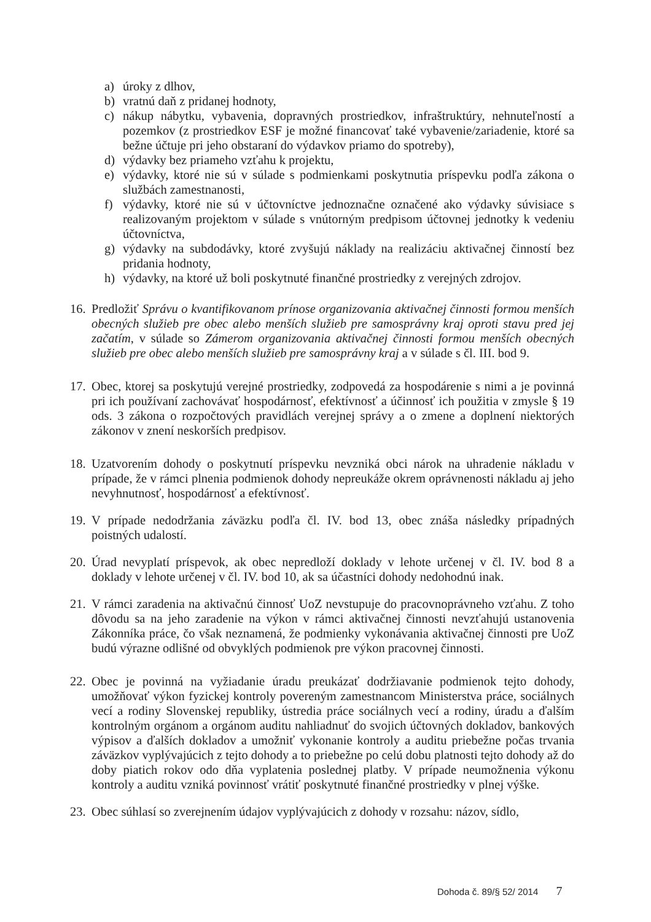a) úroky z dlhov,
b) vratnú daň z pridanej hodnoty,
c) nákup nábytku, vybavenia, dopravných prostriedkov, infraštruktúry, nehnuteľností a pozemkov (z prostriedkov ESF je možné financovať také vybavenie/zariadenie, ktoré sa bežne účtuje pri jeho obstaraní do výdavkov priamo do spotreby),
d) výdavky bez priameho vzťahu k projektu,
e) výdavky, ktoré nie sú v súlade s podmienkami poskytnutia príspevku podľa zákona o službách zamestnanosti,
f) výdavky, ktoré nie sú v účtovníctve jednoznačne označené ako výdavky súvisiace s realizovaným projektom v súlade s vnútorným predpisom účtovnej jednotky k vedeniu účtovníctva,
g) výdavky na subdodávky, ktoré zvyšujú náklady na realizáciu aktivačnej činností bez pridania hodnoty,
h) výdavky, na ktoré už boli poskytnuté finančné prostriedky z verejných zdrojov.
16. Predložiť Správu o kvantifikovanom prínose organizovania aktivačnej činnosti formou menších obecných služieb pre obec alebo menších služieb pre samosprávny kraj oproti stavu pred jej začatím, v súlade so Zámerom organizovania aktivačnej činnosti formou menších obecných služieb pre obec alebo menších služieb pre samosprávny kraj a v súlade s čl. III. bod 9.
17. Obec, ktorej sa poskytujú verejné prostriedky, zodpovedá za hospodárenie s nimi a je povinná pri ich používaní zachovávať hospodárnosť, efektívnosť a účinnosť ich použitia v zmysle § 19 ods. 3 zákona o rozpočtových pravidlách verejnej správy a o zmene a doplnení niektorých zákonov v znení neskorších predpisov.
18. Uzatvorením dohody o poskytnutí príspevku nevzniká obci nárok na uhradenie nákladu v prípade, že v rámci plnenia podmienok dohody nepreukáže okrem oprávnenosti nákladu aj jeho nevyhnutnosť, hospodárnosť a efektívnosť.
19. V prípade nedodržania záväzku podľa čl. IV. bod 13, obec znáša následky prípadných poistných udalostí.
20. Úrad nevyplatí príspevok, ak obec nepredloží doklady v lehote určenej v čl. IV. bod 8 a doklady v lehote určenej v čl. IV. bod 10, ak sa účastníci dohody nedohodnú inak.
21. V rámci zaradenia na aktivačnú činnosť UoZ nevstupuje do pracovnoprávneho vzťahu. Z toho dôvodu sa na jeho zaradenie na výkon v rámci aktivačnej činnosti nevzťahujú ustanovenia Zákonníka práce, čo však neznamená, že podmienky vykonávania aktivačnej činnosti pre UoZ budú výrazne odlišné od obvyklých podmienok pre výkon pracovnej činnosti.
22. Obec je povinná na vyžiadanie úradu preukázať dodržiavanie podmienok tejto dohody, umožňovať výkon fyzickej kontroly povereným zamestnancom Ministerstva práce, sociálnych vecí a rodiny Slovenskej republiky, ústredia práce sociálnych vecí a rodiny, úradu a ďalším kontrolným orgánom a orgánom auditu nahliadnuť do svojich účtovných dokladov, bankových výpisov a ďalších dokladov a umožniť vykonanie kontroly a auditu priebežne počas trvania záväzkov vyplývajúcich z tejto dohody a to priebežne po celú dobu platnosti tejto dohody až do doby piatich rokov odo dňa vyplatenia poslednej platby. V prípade neumožnenia výkonu kontroly a auditu vzniká povinnosť vrátiť poskytnuté finančné prostriedky v plnej výške.
23. Obec súhlasí so zverejnením údajov vyplývajúcich z dohody v rozsahu: názov, sídlo,
Dohoda č. 89/§ 52/ 2014 7